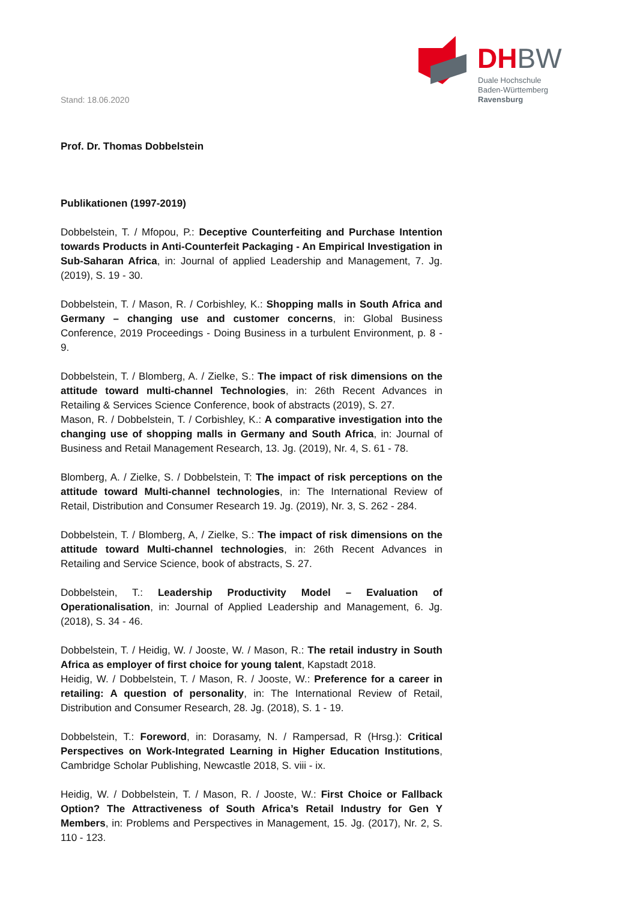Stand: 18.06.2020
DHBW
Duale Hochschule
Baden-Württemberg
Ravensburg
Prof. Dr. Thomas Dobbelstein
Publikationen (1997-2019)
Dobbelstein, T. / Mfopou, P.: Deceptive Counterfeiting and Purchase Intention towards Products in Anti-Counterfeit Packaging - An Empirical Investigation in Sub-Saharan Africa, in: Journal of applied Leadership and Management, 7. Jg. (2019), S. 19 - 30.
Dobbelstein, T. / Mason, R. / Corbishley, K.: Shopping malls in South Africa and Germany – changing use and customer concerns, in: Global Business Conference, 2019 Proceedings - Doing Business in a turbulent Environment, p. 8 - 9.
Dobbelstein, T. / Blomberg, A. / Zielke, S.: The impact of risk dimensions on the attitude toward multi-channel Technologies, in: 26th Recent Advances in Retailing & Services Science Conference, book of abstracts (2019), S. 27.
Mason, R. / Dobbelstein, T. / Corbishley, K.: A comparative investigation into the changing use of shopping malls in Germany and South Africa, in: Journal of Business and Retail Management Research, 13. Jg. (2019), Nr. 4, S. 61 - 78.
Blomberg, A. / Zielke, S. / Dobbelstein, T: The impact of risk perceptions on the attitude toward Multi-channel technologies, in: The International Review of Retail, Distribution and Consumer Research 19. Jg. (2019), Nr. 3, S. 262 - 284.
Dobbelstein, T. / Blomberg, A, / Zielke, S.: The impact of risk dimensions on the attitude toward Multi-channel technologies, in: 26th Recent Advances in Retailing and Service Science, book of abstracts, S. 27.
Dobbelstein, T.: Leadership Productivity Model – Evaluation of Operationalisation, in: Journal of Applied Leadership and Management, 6. Jg. (2018), S. 34 - 46.
Dobbelstein, T. / Heidig, W. / Jooste, W. / Mason, R.: The retail industry in South Africa as employer of first choice for young talent, Kapstadt 2018.
Heidig, W. / Dobbelstein, T. / Mason, R. / Jooste, W.: Preference for a career in retailing: A question of personality, in: The International Review of Retail, Distribution and Consumer Research, 28. Jg. (2018), S. 1 - 19.
Dobbelstein, T.: Foreword, in: Dorasamy, N. / Rampersad, R (Hrsg.): Critical Perspectives on Work-Integrated Learning in Higher Education Institutions, Cambridge Scholar Publishing, Newcastle 2018, S. viii - ix.
Heidig, W. / Dobbelstein, T. / Mason, R. / Jooste, W.: First Choice or Fallback Option? The Attractiveness of South Africa’s Retail Industry for Gen Y Members, in: Problems and Perspectives in Management, 15. Jg. (2017), Nr. 2, S. 110 - 123.